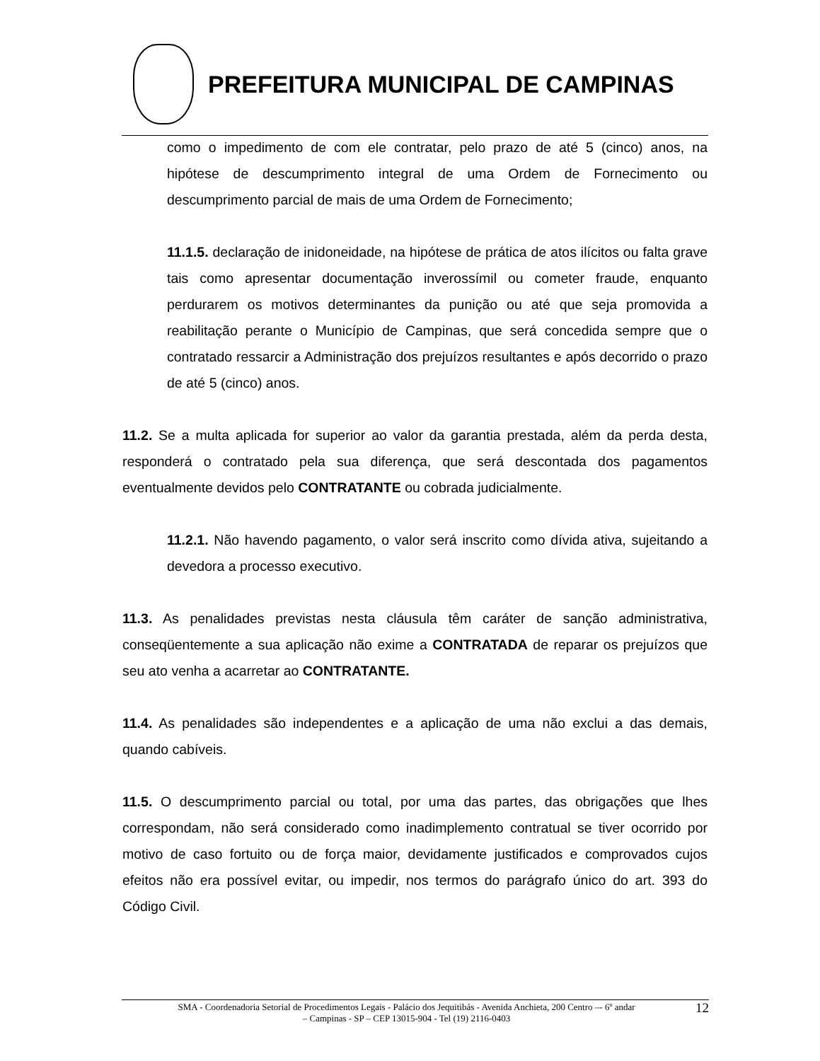PREFEITURA MUNICIPAL DE CAMPINAS
como o impedimento de com ele contratar, pelo prazo de até 5 (cinco) anos, na hipótese de descumprimento integral de uma Ordem de Fornecimento ou descumprimento parcial de mais de uma Ordem de Fornecimento;
11.1.5. declaração de inidoneidade, na hipótese de prática de atos ilícitos ou falta grave tais como apresentar documentação inverossímil ou cometer fraude, enquanto perdurarem os motivos determinantes da punição ou até que seja promovida a reabilitação perante o Município de Campinas, que será concedida sempre que o contratado ressarcir a Administração dos prejuízos resultantes e após decorrido o prazo de até 5 (cinco) anos.
11.2. Se a multa aplicada for superior ao valor da garantia prestada, além da perda desta, responderá o contratado pela sua diferença, que será descontada dos pagamentos eventualmente devidos pelo CONTRATANTE ou cobrada judicialmente.
11.2.1. Não havendo pagamento, o valor será inscrito como dívida ativa, sujeitando a devedora a processo executivo.
11.3. As penalidades previstas nesta cláusula têm caráter de sanção administrativa, conseqüentemente a sua aplicação não exime a CONTRATADA de reparar os prejuízos que seu ato venha a acarretar ao CONTRATANTE.
11.4. As penalidades são independentes e a aplicação de uma não exclui a das demais, quando cabíveis.
11.5. O descumprimento parcial ou total, por uma das partes, das obrigações que lhes correspondam, não será considerado como inadimplemento contratual se tiver ocorrido por motivo de caso fortuito ou de força maior, devidamente justificados e comprovados cujos efeitos não era possível evitar, ou impedir, nos termos do parágrafo único do art. 393 do Código Civil.
SMA - Coordenadoria Setorial de Procedimentos Legais - Palácio dos Jequitibás - Avenida Anchieta, 200 Centro –- 6º andar
– Campinas - SP – CEP 13015-904 - Tel (19) 2116-0403
12